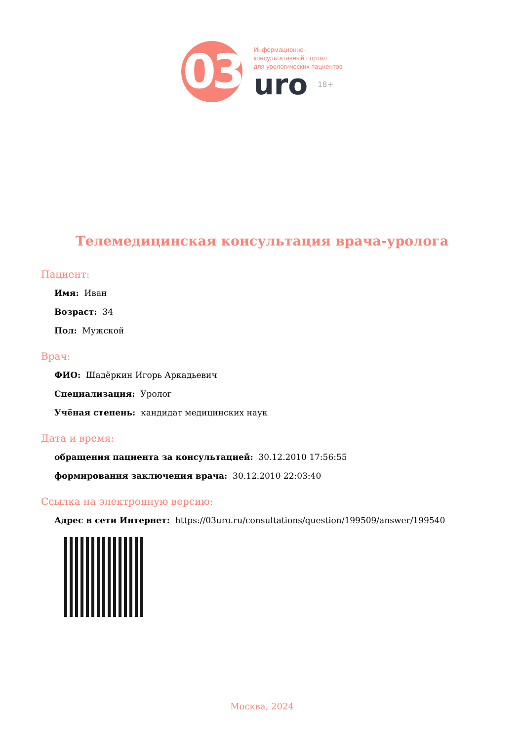03
Информационно-
консультативный портал
для урологических пациентов
uro 18+
Телемедицинская консультация врача-уролога
Пациент:
Имя: Иван
Возраст: 34
Пол: Мужской
Врач:
ФИО: Шадёркин Игорь Аркадьевич
Специализация: Уролог
Учёная степень: кандидат медицинских наук
Дата и время:
обращения пациента за консультацией: 30.12.2010 17:56:55
формирования заключения врача: 30.12.2010 22:03:40
Ссылка на электронную версию:
Адрес в сети Интернет: https://03uro.ru/consultations/question/199509/answer/199540
Москва, 2024